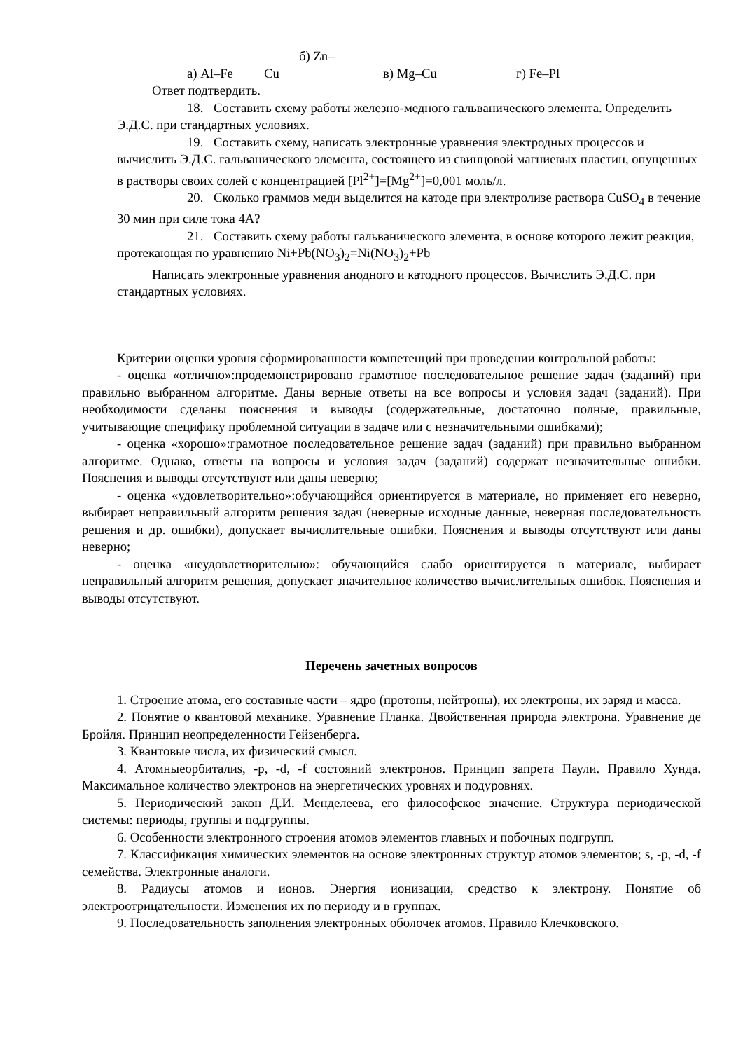а) Al–Fe б) Zn–Cu в) Mg–Cu г) Fe–Pl
Ответ подтвердить.
18. Составить схему работы железно-медного гальванического элемента. Определить Э.Д.С. при стандартных условиях.
19. Составить схему, написать электронные уравнения электродных процессов и вычислить Э.Д.С. гальванического элемента, состоящего из свинцовой магниевых пластин, опущенных в растворы своих солей с концентрацией [Pl<sup>2+</sup>]=[Mg<sup>2+</sup>]=0,001 моль/л.
20. Сколько граммов меди выделится на катоде при электролизе раствора CuSO<sub>4</sub> в течение 30 мин при силе тока 4А?
21. Составить схему работы гальванического элемента, в основе которого лежит реакция, протекающая по уравнению Ni+Pb(NO<sub>3</sub>)<sub>2</sub>=Ni(NO<sub>3</sub>)<sub>2</sub>+Pb
Написать электронные уравнения анодного и катодного процессов. Вычислить Э.Д.С. при стандартных условиях.
Критерии оценки уровня сформированности компетенций при проведении контрольной работы:
- оценка «отлично»:продемонстрировано грамотное последовательное решение задач (заданий) при правильно выбранном алгоритме. Даны верные ответы на все вопросы и условия задач (заданий). При необходимости сделаны пояснения и выводы (содержательные, достаточно полные, правильные, учитывающие специфику проблемной ситуации в задаче или с незначительными ошибками);
- оценка «хорошо»:грамотное последовательное решение задач (заданий) при правильно выбранном алгоритме. Однако, ответы на вопросы и условия задач (заданий) содержат незначительные ошибки. Пояснения и выводы отсутствуют или даны неверно;
- оценка «удовлетворительно»:обучающийся ориентируется в материале, но применяет его неверно, выбирает неправильный алгоритм решения задач (неверные исходные данные, неверная последовательность решения и др. ошибки), допускает вычислительные ошибки. Пояснения и выводы отсутствуют или даны неверно;
- оценка «неудовлетворительно»: обучающийся слабо ориентируется в материале, выбирает неправильный алгоритм решения, допускает значительное количество вычислительных ошибок. Пояснения и выводы отсутствуют.
Перечень зачетных вопросов
1. Строение атома, его составные части – ядро (протоны, нейтроны), их электроны, их заряд и масса.
2. Понятие о квантовой механике. Уравнение Планка. Двойственная природа электрона. Уравнение де Бройля. Принцип неопределенности Гейзенберга.
3. Квантовые числа, их физический смысл.
4. Атомныеорбиталиs, -p, -d, -f состояний электронов. Принцип запрета Паули. Правило Хунда. Максимальное количество электронов на энергетических уровнях и подуровнях.
5. Периодический закон Д.И. Менделеева, его философское значение. Структура периодической системы: периоды, группы и подгруппы.
6. Особенности электронного строения атомов элементов главных и побочных подгрупп.
7. Классификация химических элементов на основе электронных структур атомов элементов; s, -p, -d, -f семейства. Электронные аналоги.
8. Радиусы атомов и ионов. Энергия ионизации, средство к электрону. Понятие об электроотрицательности. Изменения их по периоду и в группах.
9. Последовательность заполнения электронных оболочек атомов. Правило Клечковского.